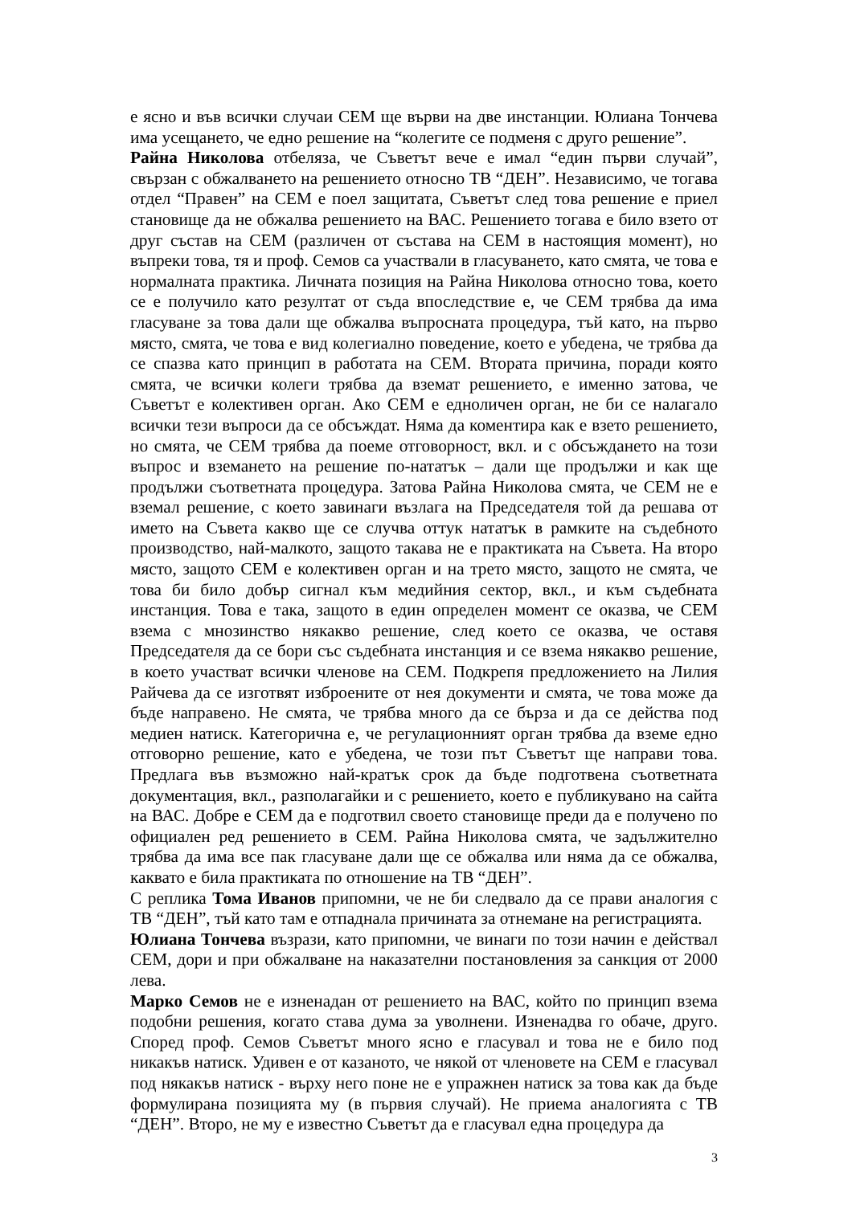е ясно и във всички случаи СЕМ ще върви на две инстанции. Юлиана Тончева има усещането, че едно решение на “колегите се подменя с друго решение”.
Райна Николова отбеляза, че Съветът вече е имал “един първи случай”, свързан с обжалването на решението относно ТВ “ДЕН”. Независимо, че тогава отдел “Правен” на СЕМ е поел защитата, Съветът след това решение е приел становище да не обжалва решението на ВАС. Решението тогава е било взето от друг състав на СЕМ (различен от състава на СЕМ в настоящия момент), но въпреки това, тя и проф. Семов са участвали в гласуването, като смята, че това е нормалната практика. Личната позиция на Райна Николова относно това, което се е получило като резултат от съда впоследствие е, че СЕМ трябва да има гласуване за това дали ще обжалва въпросната процедура, тъй като, на първо място, смята, че това е вид колегиално поведение, което е убедена, че трябва да се спазва като принцип в работата на СЕМ. Втората причина, поради която смята, че всички колеги трябва да вземат решението, е именно затова, че Съветът е колективен орган. Ако СЕМ е едноличен орган, не би се налагало всички тези въпроси да се обсъждат. Няма да коментира как е взето решението, но смята, че СЕМ трябва да поеме отговорност, вкл. и с обсъждането на този въпрос и вземането на решение по-нататък – дали ще продължи и как ще продължи съответната процедура. Затова Райна Николова смята, че СЕМ не е вземал решение, с което завинаги възлага на Председателя той да решава от името на Съвета какво ще се случва оттук нататък в рамките на съдебното производство, най-малкото, защото такава не е практиката на Съвета. На второ място, защото СЕМ е колективен орган и на трето място, защото не смята, че това би било добър сигнал към медийния сектор, вкл., и към съдебната инстанция. Това е така, защото в един определен момент се оказва, че СЕМ взема с мнозинство някакво решение, след което се оказва, че оставя Председателя да се бори със съдебната инстанция и се взема някакво решение, в което участват всички членове на СЕМ. Подкрепя предложението на Лилия Райчева да се изготвят изброените от нея документи и смята, че това може да бъде направено. Не смята, че трябва много да се бърза и да се действа под медиен натиск. Категорична е, че регулационният орган трябва да вземе едно отговорно решение, като е убедена, че този път Съветът ще направи това. Предлага във възможно най-кратък срок да бъде подготвена съответната документация, вкл., разполагайки и с решението, което е публикувано на сайта на ВАС. Добре е СЕМ да е подготвил своето становище преди да е получено по официален ред решението в СЕМ. Райна Николова смята, че задължително трябва да има все пак гласуване дали ще се обжалва или няма да се обжалва, каквато е била практиката по отношение на ТВ “ДЕН”.
С реплика Тома Иванов припомни, че не би следвало да се прави аналогия с ТВ “ДЕН”, тъй като там е отпаднала причината за отнемане на регистрацията.
Юлиана Тончева възрази, като припомни, че винаги по този начин е действал СЕМ, дори и при обжалване на наказателни постановления за санкция от 2000 лева.
Марко Семов не е изненадан от решението на ВАС, който по принцип взема подобни решения, когато става дума за уволнени. Изненадва го обаче, друго. Според проф. Семов Съветът много ясно е гласувал и това не е било под никакъв натиск. Удивен е от казаното, че някой от членовете на СЕМ е гласувал под някакъв натиск - върху него поне не е упражнен натиск за това как да бъде формулирана позицията му (в първия случай). Не приема аналогията с ТВ “ДЕН”. Второ, не му е известно Съветът да е гласувал една процедура да
3